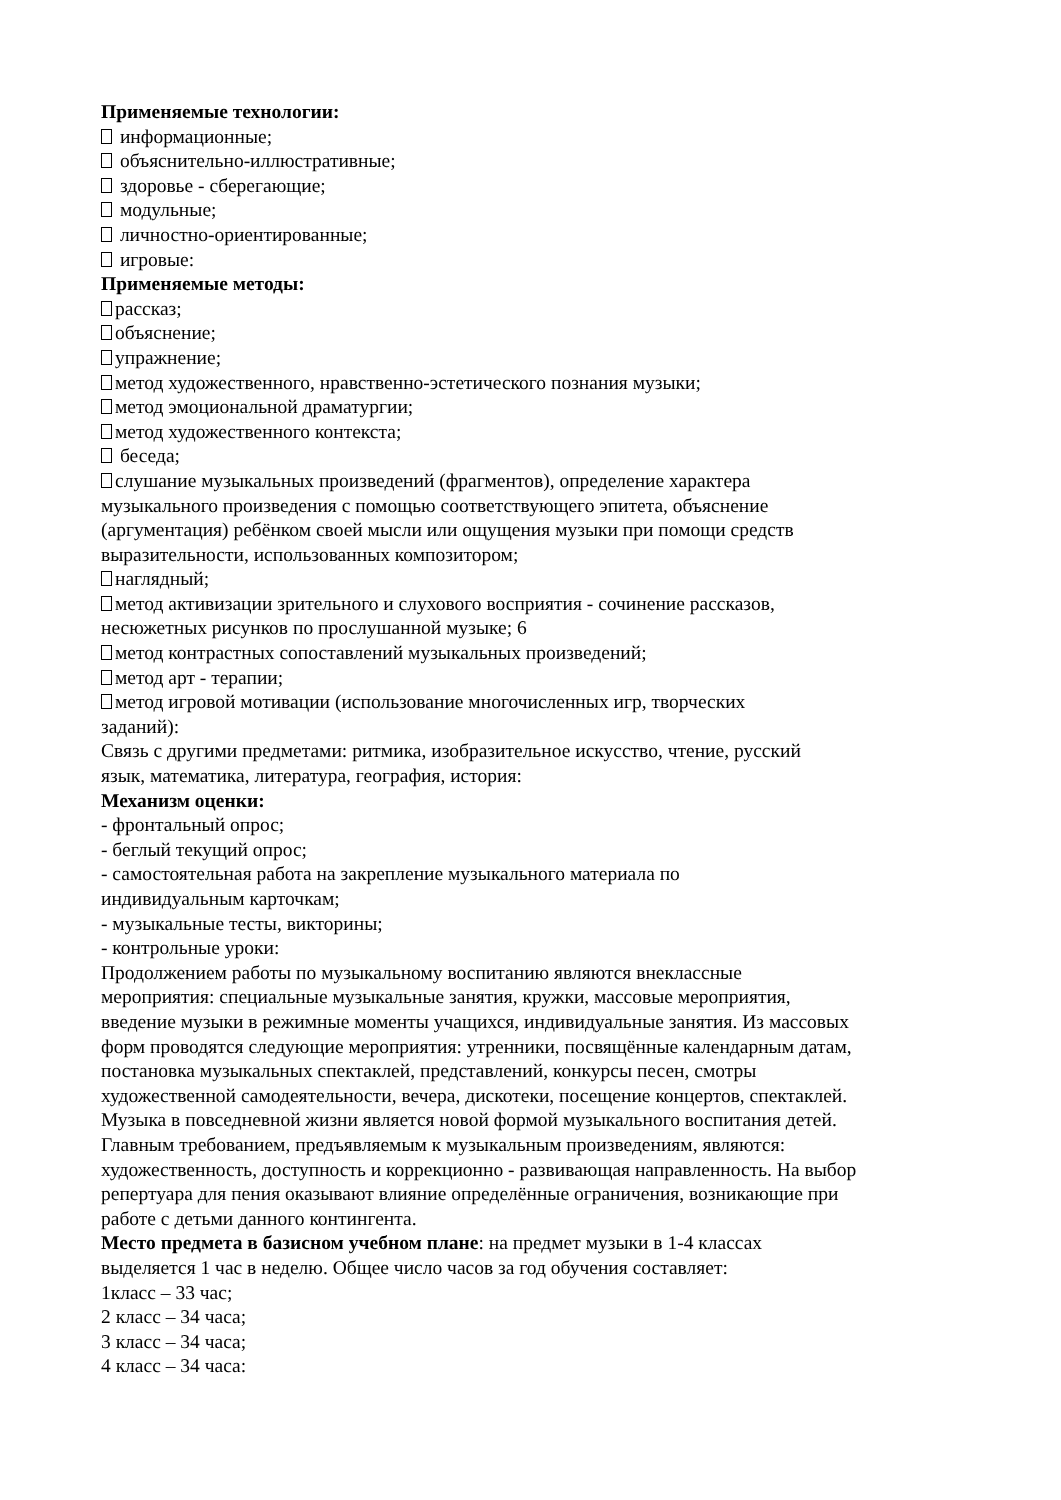Применяемые технологии:
информационные;
объяснительно-иллюстративные;
здоровье - сберегающие;
модульные;
личностно-ориентированные;
игровые:
Применяемые методы:
рассказ;
объяснение;
упражнение;
метод художественного, нравственно-эстетического познания музыки;
метод эмоциональной драматургии;
метод художественного контекста;
беседа;
слушание музыкальных произведений (фрагментов), определение характера
музыкального произведения с помощью соответствующего эпитета, объяснение
(аргументация) ребёнком своей мысли или ощущения музыки при помощи средств
выразительности, использованных композитором;
наглядный;
метод активизации зрительного и слухового восприятия - сочинение рассказов,
несюжетных рисунков по прослушанной музыке; 6
метод контрастных сопоставлений музыкальных произведений;
метод арт - терапии;
метод игровой мотивации (использование многочисленных игр, творческих
заданий):
Связь с другими предметами: ритмика, изобразительное искусство, чтение, русский
язык, математика, литература, география, история:
Механизм оценки:
- фронтальный опрос;
- беглый текущий опрос;
- самостоятельная работа на закрепление музыкального материала по
индивидуальным карточкам;
- музыкальные тесты, викторины;
- контрольные уроки:
Продолжением работы по музыкальному воспитанию являются внеклассные
мероприятия: специальные музыкальные занятия, кружки, массовые мероприятия,
введение музыки в режимные моменты учащихся, индивидуальные занятия. Из массовых
форм проводятся следующие мероприятия: утренники, посвящённые календарным датам,
постановка музыкальных спектаклей, представлений, конкурсы песен, смотры
художественной самодеятельности, вечера, дискотеки, посещение концертов, спектаклей.
Музыка в повседневной жизни является новой формой музыкального воспитания детей.
Главным требованием, предъявляемым к музыкальным произведениям, являются:
художественность, доступность и коррекционно - развивающая направленность. На выбор
репертуара для пения оказывают влияние определённые ограничения, возникающие при
работе с детьми данного контингента.
Место предмета в базисном учебном плане: на предмет музыки в 1-4 классах
выделяется 1 час в неделю. Общее число часов за год обучения составляет:
1класс – 33 час;
2 класс – 34 часа;
3 класс – 34 часа;
4 класс – 34 часа: